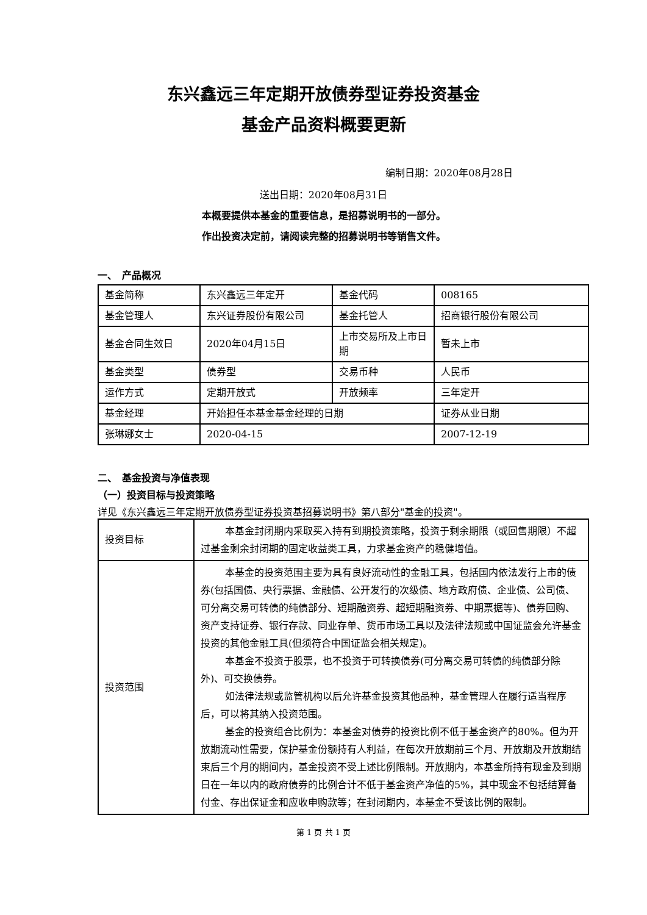东兴鑫远三年定期开放债券型证券投资基金
基金产品资料概要更新
编制日期：2020年08月28日
送出日期：2020年08月31日
本概要提供本基金的重要信息，是招募说明书的一部分。
作出投资决定前，请阅读完整的招募说明书等销售文件。
一、　产品概况
| 基金简称 | 东兴鑫远三年定开 | 基金代码 | 008165 |
| 基金管理人 | 东兴证券股份有限公司 | 基金托管人 | 招商银行股份有限公司 |
| 基金合同生效日 | 2020年04月15日 | 上市交易所及上市日期 | 暂未上市 |
| 基金类型 | 债券型 | 交易币种 | 人民币 |
| 运作方式 | 定期开放式 | 开放频率 | 三年定开 |
| 基金经理 | 开始担任本基金基金经理的日期 | | 证券从业日期 |
| 张琳娜女士 | 2020-04-15 | | 2007-12-19 |
二、　基金投资与净值表现
（一）投资目标与投资策略
详见《东兴鑫远三年定期开放债券型证券投资基招募说明书》第八部分"基金的投资"。
| 投资目标 | 本基金封闭期内采取买入持有到期投资策略，投资于剩余期限（或回售期限）不超过基金剩余封闭期的固定收益类工具，力求基金资产的稳健增值。 |
| 投资范围 | 本基金的投资范围主要为具有良好流动性的金融工具，包括国内依法发行上市的债券(包括国债、央行票据、金融债、公开发行的次级债、地方政府债、企业债、公司债、可分离交易可转债的纯债部分、短期融资券、超短期融资券、中期票据等)、债券回购、资产支持证券、银行存款、同业存单、货币市场工具以及法律法规或中国证监会允许基金投资的其他金融工具(但须符合中国证监会相关规定)。 本基金不投资于股票，也不投资于可转换债券(可分离交易可转债的纯债部分除外)、可交换债券。 如法律法规或监管机构以后允许基金投资其他品种，基金管理人在履行适当程序后，可以将其纳入投资范围。 基金的投资组合比例为：本基金对债券的投资比例不低于基金资产的80%。但为开放期流动性需要，保护基金份额持有人利益，在每次开放期前三个月、开放期及开放期结束后三个月的期间内，基金投资不受上述比例限制。开放期内，本基金所持有现金及到期日在一年以内的政府债券的比例合计不低于基金资产净值的5%，其中现金不包括结算备付金、存出保证金和应收申购款等；在封闭期内，本基金不受该比例的限制。 |
第 1 页 共 1 页